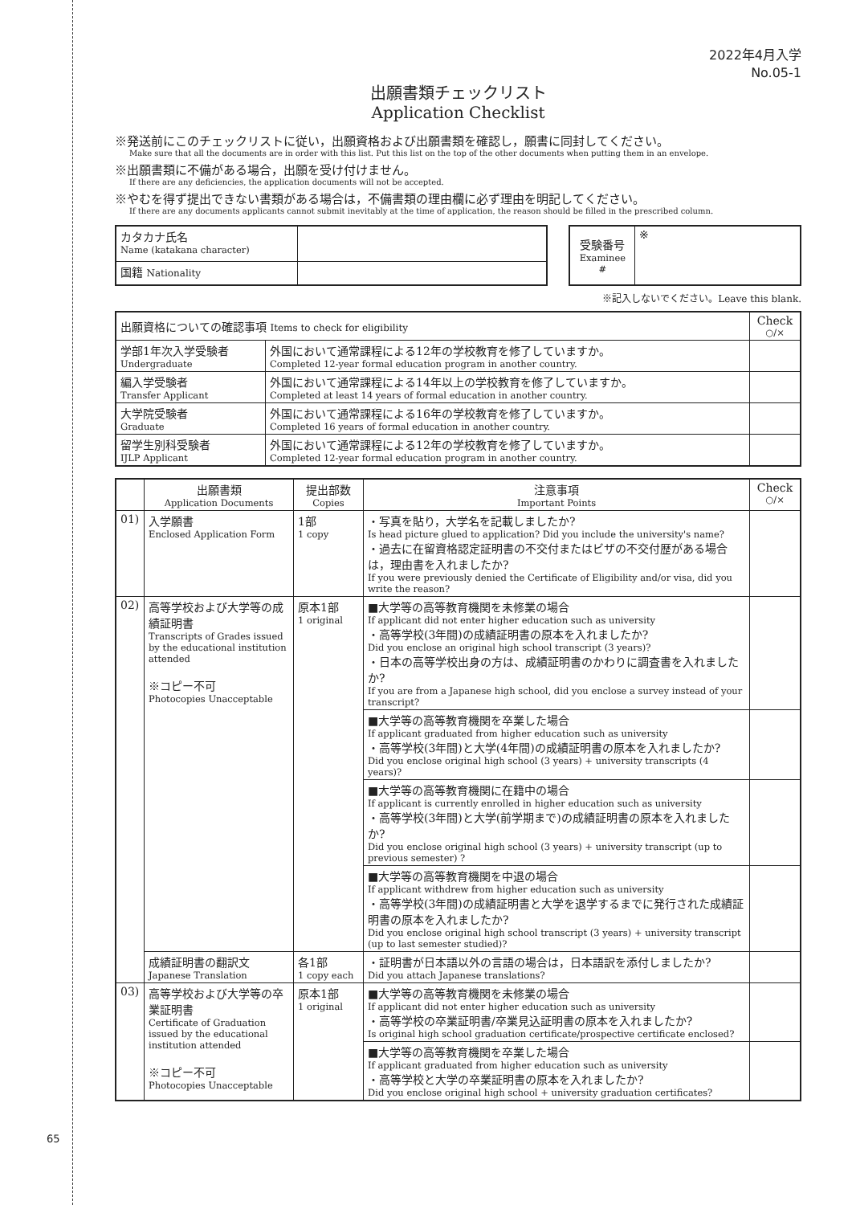65
2022年4月入学
No.05-1
出願書類チェックリスト
Application Checklist
※発送前にこのチェックリストに従い，出願資格および出願書類を確認し，願書に同封してください。
Make sure that all the documents are in order with this list. Put this list on the top of the other documents when putting them in an envelope.
※出願書類に不備がある場合，出願を受け付けません。
If there are any deficiencies, the application documents will not be accepted.
※やむを得ず提出できない書類がある場合は，不備書類の理由欄に必ず理由を明記してください。
If there are any documents applicants cannot submit inevitably at the time of application, the reason should be filled in the prescribed column.
| カタカナ氏名 Name (katakana character) | |
| 国籍 Nationality | |
| 受験番号 Examinee # | ※ |
※記入しないでください。Leave this blank.
| 出願資格についての確認事項 Items to check for eligibility | | Check ○/× |
| 学部1年次入学受験者 Undergraduate | 外国において通常課程による12年の学校教育を修了していますか。 Completed 12-year formal education program in another country. | |
| 編入学受験者 Transfer Applicant | 外国において通常課程による14年以上の学校教育を修了していますか。 Completed at least 14 years of formal education in another country. | |
| 大学院受験者 Graduate | 外国において通常課程による16年の学校教育を修了していますか。 Completed 16 years of formal education in another country. | |
| 留学生別科受験者 IJLP Applicant | 外国において通常課程による12年の学校教育を修了していますか。 Completed 12-year formal education program in another country. | |
| | 出願書類 Application Documents | 提出部数 Copies | 注意事項 Important Points | Check ○/× |
| --- | --- | --- | --- | --- |
| 01) | 入学願書 Enclosed Application Form | 1部 1 copy | ・写真を貼り，大学名を記載しましたか? Is head picture glued to application? Did you include the university's name? ・過去に在留資格認定証明書の不交付またはビザの不交付歴がある場合は，理由書を入れましたか? If you were previously denied the Certificate of Eligibility and/or visa, did you write the reason? | |
| 02) | 高等学校および大学等の成績証明書 Transcripts of Grades issued by the educational institution attended ※コピー不可 Photocopies Unacceptable | 原本1部 1 original | ■大学等の高等教育機関を未修業の場合 If applicant did not enter higher education such as university ・高等学校(3年間)の成績証明書の原本を入れましたか? Did you enclose an original high school transcript (3 years)? ・日本の高等学校出身の方は、成績証明書のかわりに調査書を入れましたか? If you are from a Japanese high school, did you enclose a survey instead of your transcript? | |
| | | | ■大学等の高等教育機関を卒業した場合 If applicant graduated from higher education such as university ・高等学校(3年間)と大学(4年間)の成績証明書の原本を入れましたか? Did you enclose original high school (3 years) + university transcripts (4 years)? | |
| | | | ■大学等の高等教育機関に在籍中の場合 If applicant is currently enrolled in higher education such as university ・高等学校(3年間)と大学(前学期まで)の成績証明書の原本を入れましたか? Did you enclose original high school (3 years) + university transcript (up to previous semester) ? | |
| | | | ■大学等の高等教育機関を中退の場合 If applicant withdrew from higher education such as university ・高等学校(3年間)の成績証明書と大学を退学するまでに発行された成績証明書の原本を入れましたか? Did you enclose original high school transcript (3 years) + university transcript (up to last semester studied)? | |
| | 成績証明書の翻訳文 Japanese Translation | 各1部 1 copy each | ・証明書が日本語以外の言語の場合は，日本語訳を添付しましたか? Did you attach Japanese translations? | |
| 03) | 高等学校および大学等の卒業証明書 Certificate of Graduation issued by the educational institution attended ※コピー不可 Photocopies Unacceptable | 原本1部 1 original | ■大学等の高等教育機関を未修業の場合 If applicant did not enter higher education such as university ・高等学校の卒業証明書/卒業見込証明書の原本を入れましたか? Is original high school graduation certificate/prospective certificate enclosed? | |
| | | | ■大学等の高等教育機関を卒業した場合 If applicant graduated from higher education such as university ・高等学校と大学の卒業証明書の原本を入れましたか? Did you enclose original high school + university graduation certificates? | |